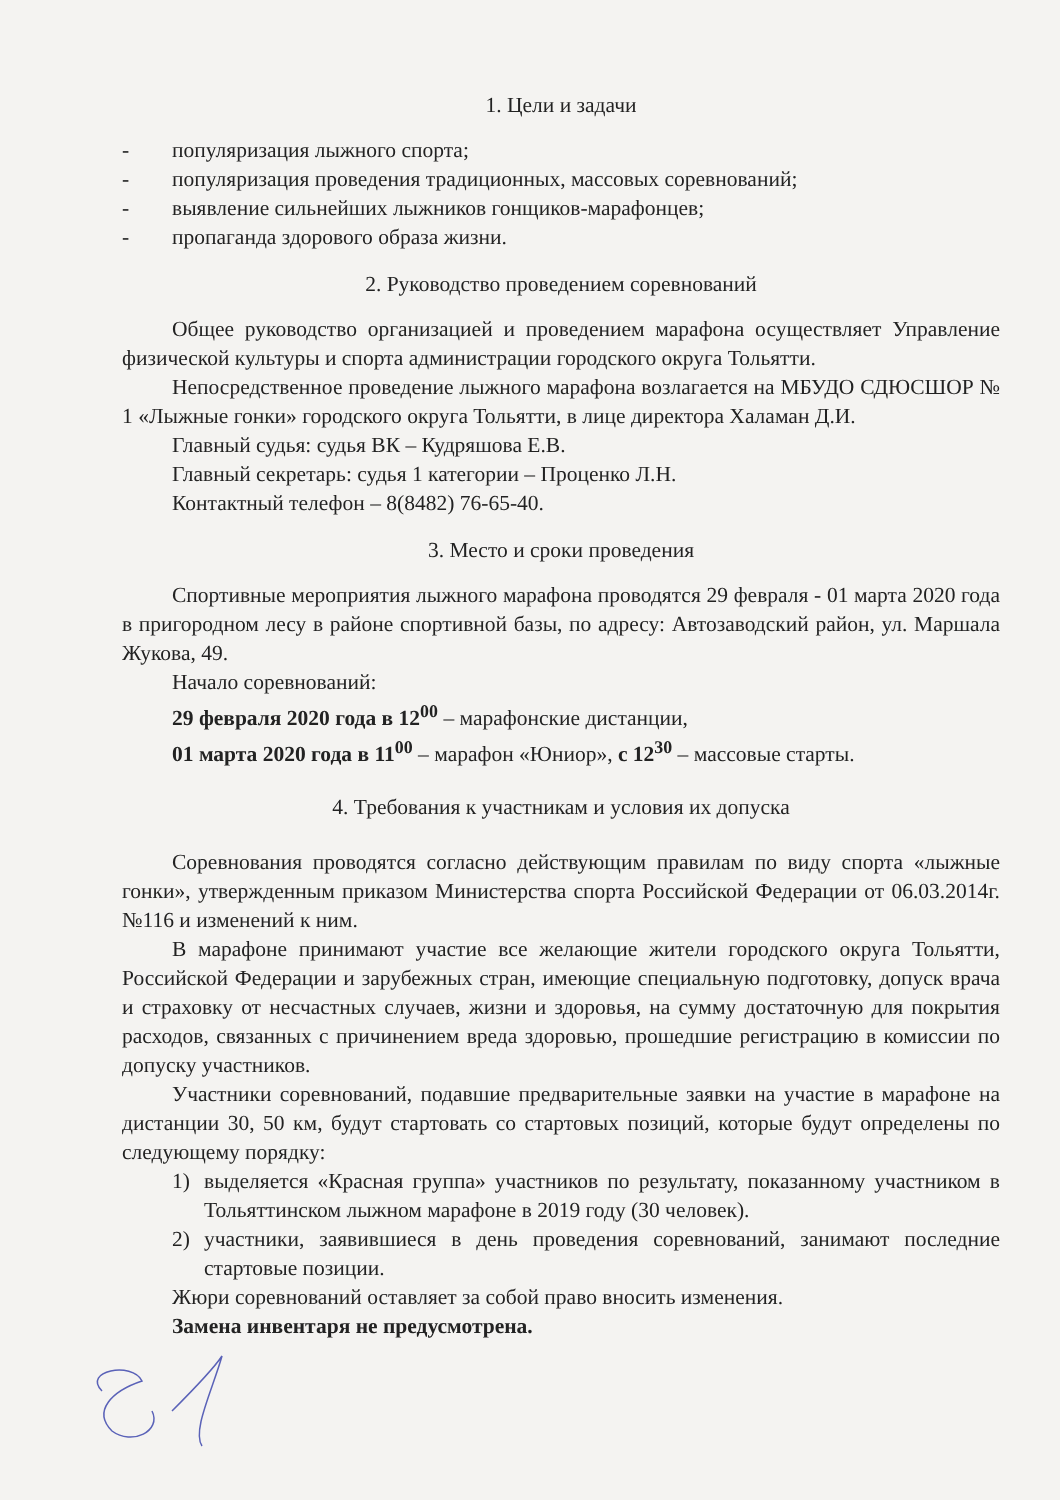1. Цели и задачи
- популяризация лыжного спорта;
- популяризация проведения традиционных, массовых соревнований;
- выявление сильнейших лыжников гонщиков-марафонцев;
- пропаганда здорового образа жизни.
2. Руководство проведением соревнований
Общее руководство организацией и проведением марафона осуществляет Управление физической культуры и спорта администрации городского округа Тольятти.
Непосредственное проведение лыжного марафона возлагается на МБУДО СДЮСШОР № 1 «Лыжные гонки» городского округа Тольятти, в лице директора Халаман Д.И.
Главный судья: судья ВК – Кудряшова Е.В.
Главный секретарь: судья 1 категории – Проценко Л.Н.
Контактный телефон – 8(8482) 76-65-40.
3. Место и сроки проведения
Спортивные мероприятия лыжного марафона проводятся 29 февраля - 01 марта 2020 года в пригородном лесу в районе спортивной базы, по адресу: Автозаводский район, ул. Маршала Жукова, 49.
Начало соревнований:
29 февраля 2020 года в 12<sup>00</sup> – марафонские дистанции,
01 марта 2020 года в 11<sup>00</sup> – марафон «Юниор», с 12<sup>30</sup> – массовые старты.
4. Требования к участникам и условия их допуска
Соревнования проводятся согласно действующим правилам по виду спорта «лыжные гонки», утвержденным приказом Министерства спорта Российской Федерации от 06.03.2014г. №116 и изменений к ним.
В марафоне принимают участие все желающие жители городского округа Тольятти, Российской Федерации и зарубежных стран, имеющие специальную подготовку, допуск врача и страховку от несчастных случаев, жизни и здоровья, на сумму достаточную для покрытия расходов, связанных с причинением вреда здоровью, прошедшие регистрацию в комиссии по допуску участников.
Участники соревнований, подавшие предварительные заявки на участие в марафоне на дистанции 30, 50 км, будут стартовать со стартовых позиций, которые будут определены по следующему порядку:
1) выделяется «Красная группа» участников по результату, показанному участником в Тольяттинском лыжном марафоне в 2019 году (30 человек).
2) участники, заявившиеся в день проведения соревнований, занимают последние стартовые позиции.
Жюри соревнований оставляет за собой право вносить изменения.
Замена инвентаря не предусмотрена.